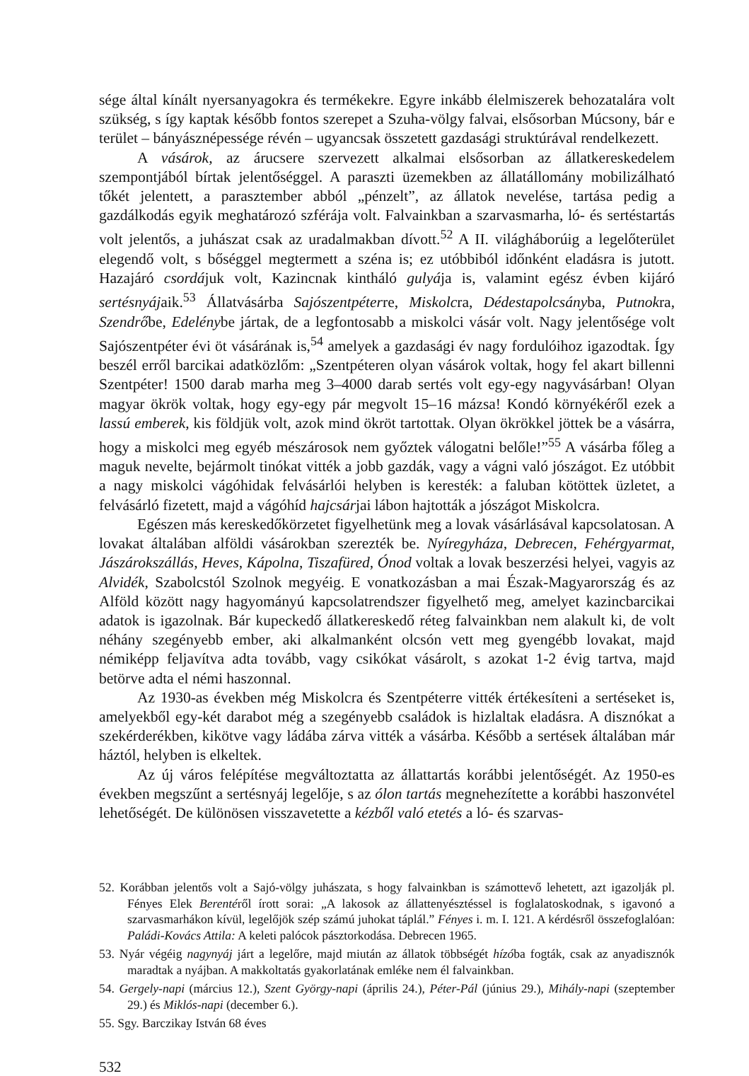sége által kínált nyersanyagokra és termékekre. Egyre inkább élelmiszerek behozatalára volt szükség, s így kaptak később fontos szerepet a Szuha-völgy falvai, elsősorban Múcsony, bár e terület – bányásznépessége révén – ugyancsak összetett gazdasági struktúrával rendelkezett.
A vásárok, az árucsere szervezett alkalmai elsősorban az állatkereskedelem szempontjából bírtak jelentőséggel. A paraszti üzemekben az állatállomány mobilizálható tőkét jelentett, a paraszt­ember abból „pénzelt”, az állatok nevelése, tartása pedig a gazdálkodás egyik meghatározó szférája volt. Falvainkban a szarvasmarha, ló- és sertéstartás volt jelentős, a juhászat csak az uradalmakban dívott.<sup>52</sup> A II. világháborúig a legelőterület elegendő volt, s bőséggel megtermett a széna is; ez utóbbiból időnként eladásra is jutott. Hazajáró csordájuk volt, Kazincnak kintháló gulyája is, valamint egész évben kijáró sertésnyájaik.<sup>53</sup> Állatvásárba Sajószentpéterre, Miskolcra, Dédestapolcsányba, Putnokra, Szendrőbe, Edelénybe jártak, de a legfontosabb a miskolci vásár volt. Nagy jelentősége volt Sajószentpéter évi öt vásárának is,<sup>54</sup> amelyek a gazdasági év nagy fordulóihoz igazodtak. Így beszél erről barcikai adatközlőm: „Szentpéteren olyan vásárok voltak, hogy fel akart billenni Szentpéter! 1500 darab marha meg 3–4000 darab sertés volt egy-egy nagyvásárban! Olyan magyar ökrök voltak, hogy egy-egy pár megvolt 15–16 mázsa! Kondó környékéről ezek a lassú emberek, kis földjük volt, azok mind ökröt tartottak. Olyan ökrökkel jöttek be a vásárra, hogy a miskolci meg egyéb mészárosok nem győztek válogatni belőle!”<sup>55</sup> A vásárba főleg a maguk nevelte, bejármolt tinókat vitték a jobb gazdák, vagy a vágni való jószágot. Ez utóbbit a nagy miskolci vágóhidak felvásárlói helyben is keresték: a faluban kötöttek üzletet, a felvásárló fizetett, majd a vágóhíd hajcsárjai lábon hajtották a jószágot Miskolcra.
Egészen más kereskedőkörzetet figyelhetünk meg a lovak vásárlásával kapcsolatosan. A lovakat általában alföldi vásárokban szerezték be. Nyíregyháza, Debrecen, Fehérgyarmat, Jászárokszállás, Heves, Kápolna, Tiszafüred, Ónod voltak a lovak beszerzési helyei, vagyis az Alvidék, Szabolcstól Szolnok megyéig. E vonatkozásban a mai Észak-Magyarország és az Alföld között nagy hagyományú kapcsolatrendszer figyelhető meg, amelyet kazincbarcikai adatok is igazolnak. Bár kupeckedő állatkereskedő réteg falvainkban nem alakult ki, de volt néhány szegényebb ember, aki alkalmanként olcsón vett meg gyengébb lovakat, majd némiképp feljavítva adta tovább, vagy csikókat vásárolt, s azokat 1-2 évig tartva, majd betörve adta el némi haszonnal.
Az 1930-as években még Miskolcra és Szentpéterre vitték értékesíteni a sertéseket is, amelyekből egy-két darabot még a szegényebb családok is hizlaltak eladásra. A disznókat a szekérderékben, kikötve vagy ládába zárva vitték a vásárba. Később a sertések általában már háztól, helyben is elkeltek.
Az új város felépítése megváltoztatta az állattartás korábbi jelentőségét. Az 1950-es években megszűnt a sertésnyáj legelője, s az ólon tartás megnehezítette a korábbi haszonvétel lehetőségét. De különösen visszavetette a kézből való etetés a ló- és szarvas-
52. Korábban jelentős volt a Sajó-völgy juhászata, s hogy falvainkban is számottevő lehetett, azt igazolják pl. Fényes Elek Berentéről írott sorai: „A lakosok az állattenyésztéssel is foglalatoskodnak, s igavonó a szarvasmarhákon kívül, legelőjök szép számú juhokat táplál.” Fényes i. m. I. 121. A kérdésről összefoglalóan: Paládi-Kovács Attila: A keleti palócok pásztorkodása. Debrecen 1965.
53. Nyár végéig nagynyáj járt a legelőre, majd miután az állatok többségét hízóba fogták, csak az anyadisznók maradtak a nyájban. A makkoltatás gyakorlatának emléke nem él falvainkban.
54. Gergely-napi (március 12.), Szent György-napi (április 24.), Péter-Pál (június 29.), Mihály-napi (szeptember 29.) és Miklós-napi (december 6.).
55. Sgy. Barczikay István 68 éves
532